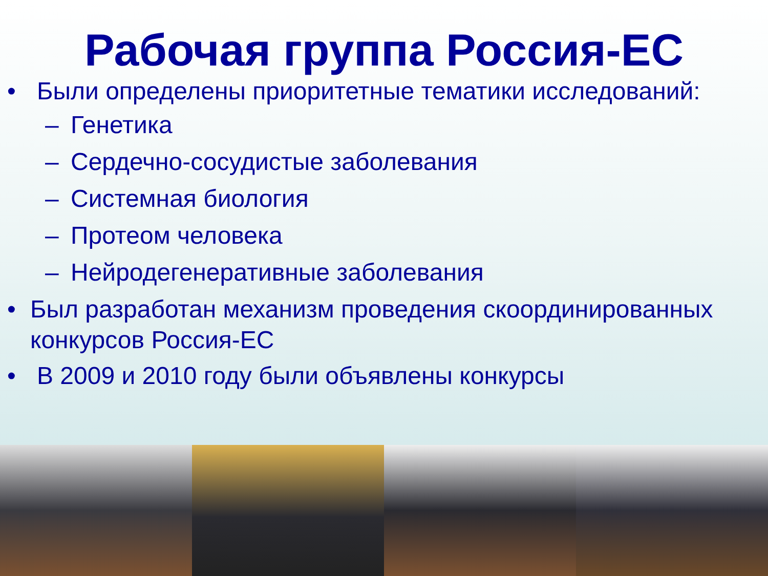Рабочая группа Россия-ЕС
• Были определены приоритетные тематики исследований:
– Генетика
– Сердечно-сосудистые заболевания
– Системная биология
– Протеом человека
– Нейродегенеративные заболевания
• Был разработан механизм проведения скоординированных конкурсов Россия-ЕС
• В 2009 и 2010 году были объявлены конкурсы